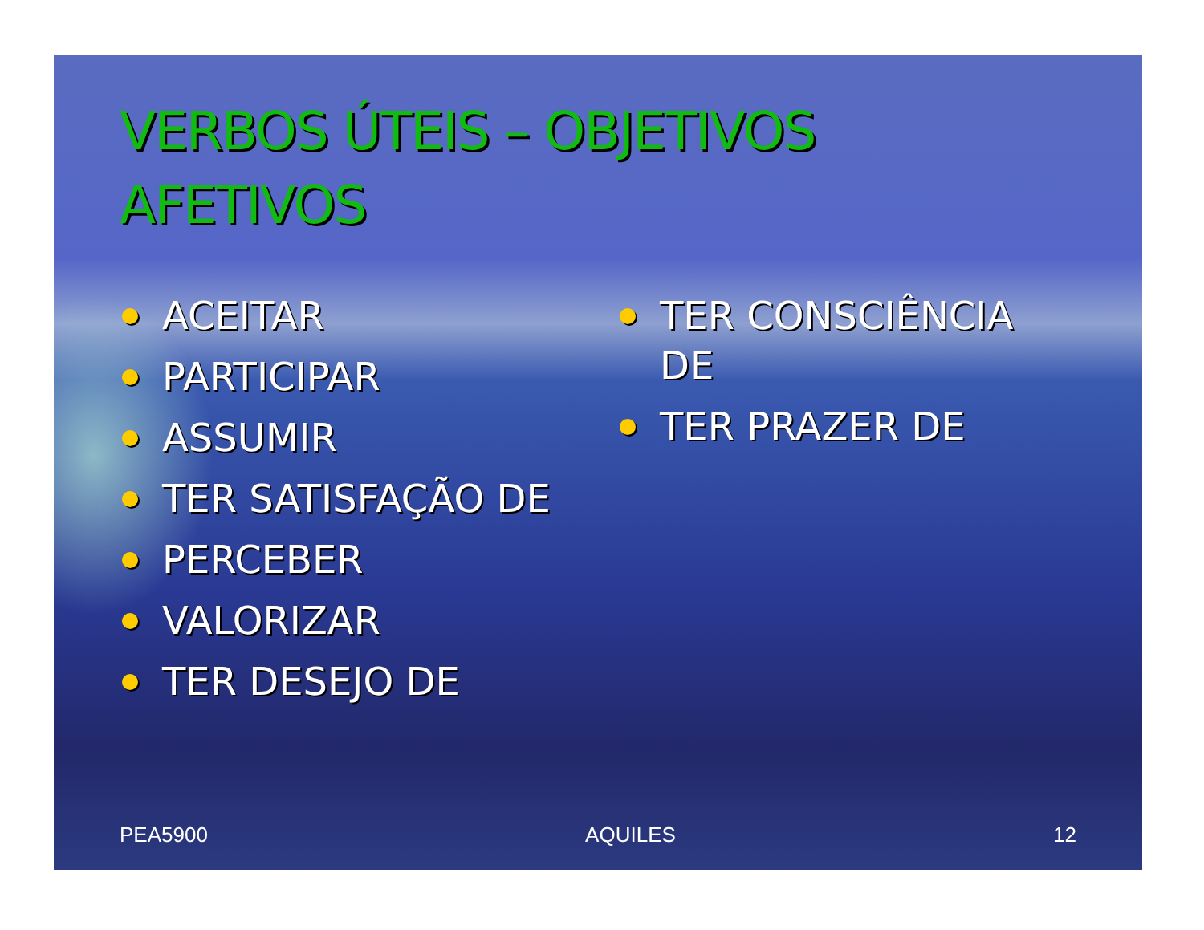VERBOS ÚTEIS – OBJETIVOS
AFETIVOS
ACEITAR
PARTICIPAR
ASSUMIR
TER SATISFAÇÃO DE
PERCEBER
VALORIZAR
TER DESEJO DE
TER CONSCIÊNCIA DE
TER PRAZER DE
PEA5900 AQUILES 12